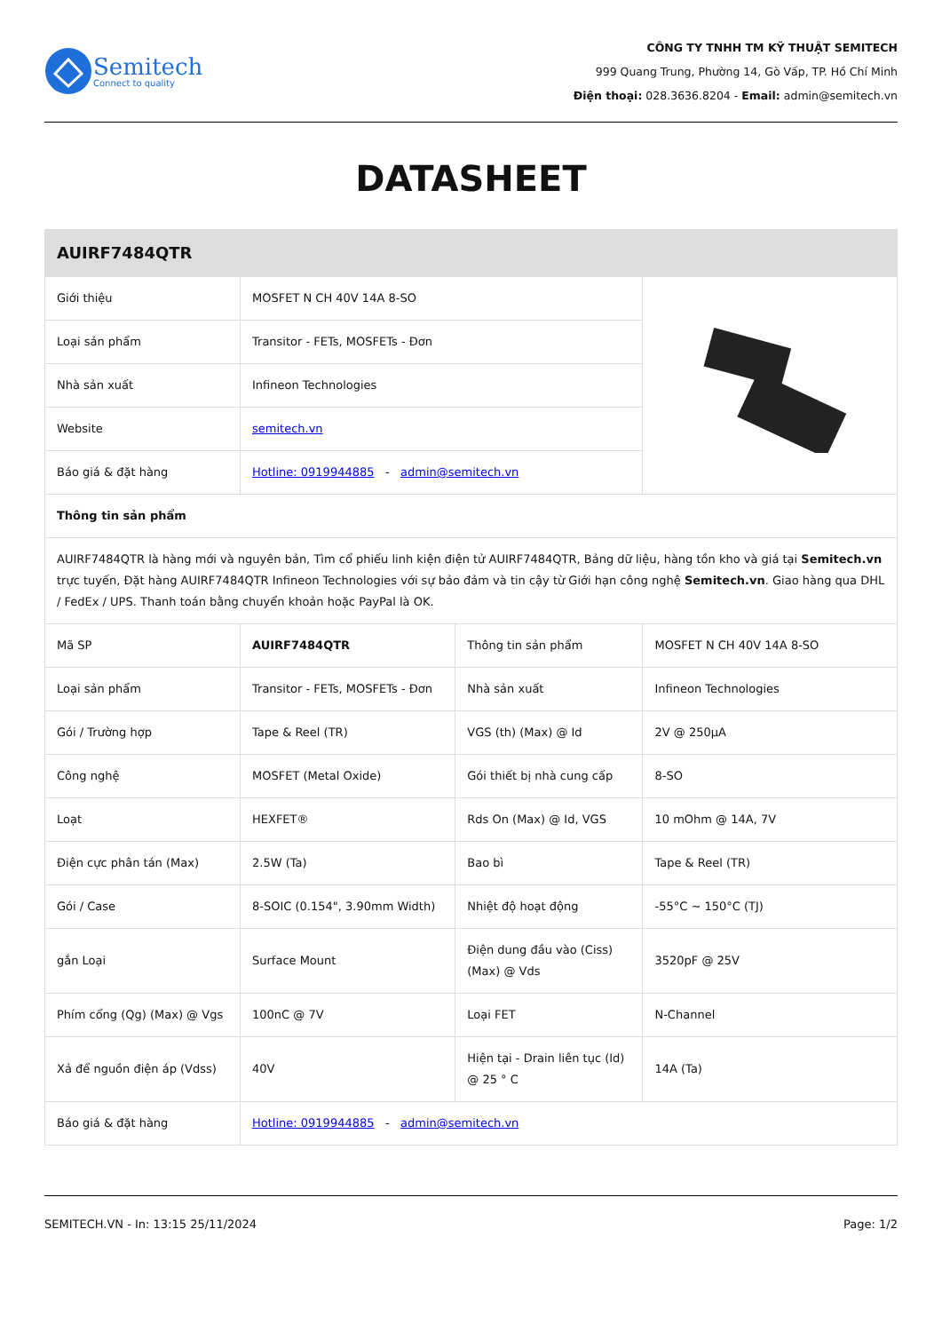Semitech
Connect to quality
CÔNG TY TNHH TM KỸ THUẬT SEMITECH
999 Quang Trung, Phường 14, Gò Vấp, TP. Hồ Chí Minh
Điện thoại: 028.3636.8204 - Email: admin@semitech.vn
DATASHEET
| AUIRF7484QTR | | | |
| --- | --- | --- | --- |
| Giới thiệu | MOSFET N CH 40V 14A 8-SO | | |
| Loại sản phẩm | Transitor - FETs, MOSFETs - Đơn | | |
| Nhà sản xuất | Infineon Technologies | | |
| Website | semitech.vn | | |
| Báo giá & đặt hàng | Hotline: 0919944885 - admin@semitech.vn | | |
| Thông tin sản phẩm | | | |
| AUIRF7484QTR là hàng mới và nguyên bản, Tìm cổ phiếu linh kiện điện tử AUIRF7484QTR, Bảng dữ liệu, hàng tồn kho và giá tại Semitech.vn trực tuyến, Đặt hàng AUIRF7484QTR Infineon Technologies với sự bảo đảm và tin cậy từ Giới hạn công nghệ Semitech.vn . Giao hàng qua DHL / FedEx / UPS. Thanh toán bằng chuyển khoản hoặc PayPal là OK. | | | |
| Mã SP | AUIRF7484QTR | Thông tin sản phẩm | MOSFET N CH 40V 14A 8-SO |
| Loại sản phẩm | Transitor - FETs, MOSFETs - Đơn | Nhà sản xuất | Infineon Technologies |
| Gói / Trường hợp | Tape & Reel (TR) | VGS (th) (Max) @ Id | 2V @ 250µA |
| Công nghệ | MOSFET (Metal Oxide) | Gói thiết bị nhà cung cấp | 8-SO |
| Loạt | HEXFET® | Rds On (Max) @ Id, VGS | 10 mOhm @ 14A, 7V |
| Điện cực phân tán (Max) | 2.5W (Ta) | Bao bì | Tape & Reel (TR) |
| Gói / Case | 8-SOIC (0.154", 3.90mm Width) | Nhiệt độ hoạt động | -55°C ~ 150°C (TJ) |
| gắn Loại | Surface Mount | Điện dung đầu vào (Ciss) (Max) @ Vds | 3520pF @ 25V |
| Phím cổng (Qg) (Max) @ Vgs | 100nC @ 7V | Loại FET | N-Channel |
| Xả để nguồn điện áp (Vdss) | 40V | Hiện tại - Drain liên tục (Id) @ 25 ° C | 14A (Ta) |
| Báo giá & đặt hàng | Hotline: 0919944885 - admin@semitech.vn | | |
SEMITECH.VN - In: 13:15 25/11/2024 Page: 1/2